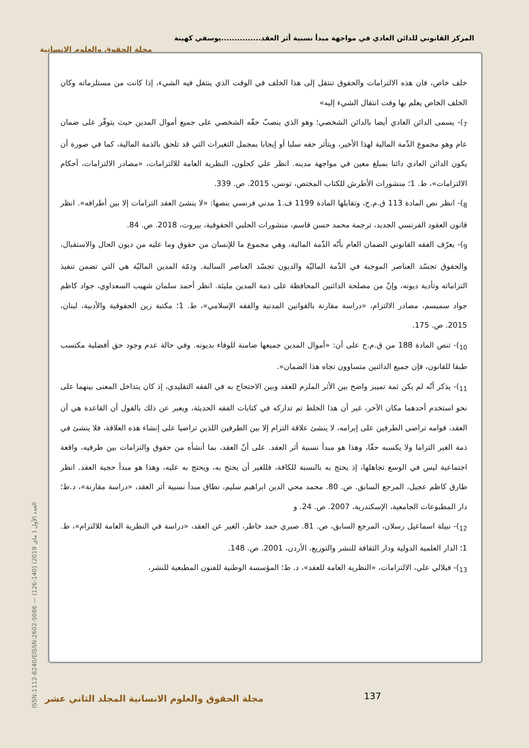المركز القانوني للدائن العادي في مواجهة مبدأ نسبية أثر العقد...............يوسفي كهينة
مجلة الحقوق والعلوم الإنسانية
ISSN:1112-8240/EISSN:2602-5086 — العدد الأول ( ماي 2019) (140-126)
خلف خاص، فان هذه الالتزامات والحقوق تنتقل إلى هذا الخلف في الوقت الذي ينتقل فيه الشيء، إذا كانت من مستلزماته وكان الخلف الخاص يعلم بها وقت انتقال الشيء إليه»
<sub>7</sub>)- يسمى الدائن العادي أيضا بالدائن الشخصي؛ وهو الذي ينصبّ حقّه الشخصي على جميع أموال المدين حيث يتوفّر على ضمان عام وهو مجموع الذّمة المالية لهذا الأخير، ويتأثر حقه سلبا أو إيجابا بمجمل التغيرات التي قد تلحق بالذمة المالية، كما في صورة أن يكون الدائن العادي دائنا بمبلغ معين في مواجهة مدينه. انظر علي كحلون، النظرية العامة للالتزامات، «مصادر الالتزامات، أحكام الالتزامات»، ط. 1؛ منشورات الأطرش للكتاب المختص، تونس، 2015. ص. 339.
<sub>8</sub>)- انظر نص المادة 113 ق.م.ج، وتقابلها المادة 1199 ف.1 مدني فرنسي بنصها: «لا ينشئ العقد التزامات إلا بين أطرافه». انظر قانون العقود الفرنسي الجديد، ترجمة محمد حسن قاسم، منشورات الحلبي الحقوقية، بيروت، 2018. ص. 84.
<sub>9</sub>)- يعرّف الفقه القانوني الضمان العام بأنّه الذّمة المالية، وهي مجموع ما للإنسان من حقوق وما عليه من ديون الحال والاستقبال، والحقوق تجسّد العناصر الموجبة في الذّمة الماليّة والديون تجسّد العناصر السالبة. وذمّة المدين الماليّة هي التي تضمن تنفيذ التزاماته وتأدية ديونه، وإنّ من مصلحة الدائنين المحافظة على ذمة المدين مليئة. انظر أحمد سلمان شهيب السعداوي، جواد كاظم جواد سميسم، مصادر الالتزام، «دراسة مقارنة بالقوانين المدنية والفقه الإسلامي»، ط. 1؛ مكتبة زين الحقوقية والأدبية، لبنان، 2015. ص. 175.
<sub>10</sub>)- تنص المادة 188 من ق.م.ج على أن: «أموال المدين جميعها ضامنة للوفاء بديونه. وفي حالة عدم وجود حق أفضلية مكتسب طبقا للقانون، فإن جميع الدائنين متساوون تجاه هذا الضمان».
<sub>11</sub>)- يذكر أنّه لم يكن ثمة تمييز واضح بين الأثر الملزم للعقد وبين الاحتجاج به في الفقه التقليدي، إذ كان يتداخل المعنى بينهما على نحو استخدم أحدهما مكان الآخر، غير أن هذا الخلط تم تداركه في كتابات الفقه الحديثة، ويعبر عن ذلك بالقول أن القاعدة هي أن العقد، قوامه تراضي الطرفين على إبرامه، لا ينشئ علاقة التزام إلا بين الطرفين اللذين تراضيا على إنشاء هذه العلاقة، فلا ينشئ في ذمة الغير التزاما ولا يكسبه حقّا، وهذا هو مبدأ نسبية أثر العقد. على أنّ العقد، بما أنشأه من حقوق والتزامات بين طرفيه، واقعة اجتماعية ليس في الوسع تجاهلها، إذ يحتج به بالنسبة للكافة، فللغير أن يحتج به، ويحتج به عليه، وهذا هو مبدأ حجية العقد. انظر طارق كاظم عجيل، المرجع السابق. ص. 80. محمد محي الدين ابراهيم سليم، نطاق مبدأ نسبية أثر العقد، «دراسة مقارنة»، د.ط؛ دار المطبوعات الجامعية، الإسكندرية، 2007. ص. 24. و
<sub>12</sub>)- نبيلة اسماعيل رسلان، المرجع السابق، ص. 81. صبري حمد خاطر، الغير عن العقد، «دراسة في النظرية العامة للالتزام»، ط. 1؛ الدار العلمية الدولية ودار الثقافة للنشر والتوزيع، الأردن، 2001. ص. 148.
<sub>13</sub>)- فيلالي علي، الالتزامات، «النظرية العامة للعقد»، د. ط؛ المؤسسة الوطنية للفنون المطبعية للنشر،
137
مجلة الحقوق والعلوم الانسانية المجلد الثاني عشر